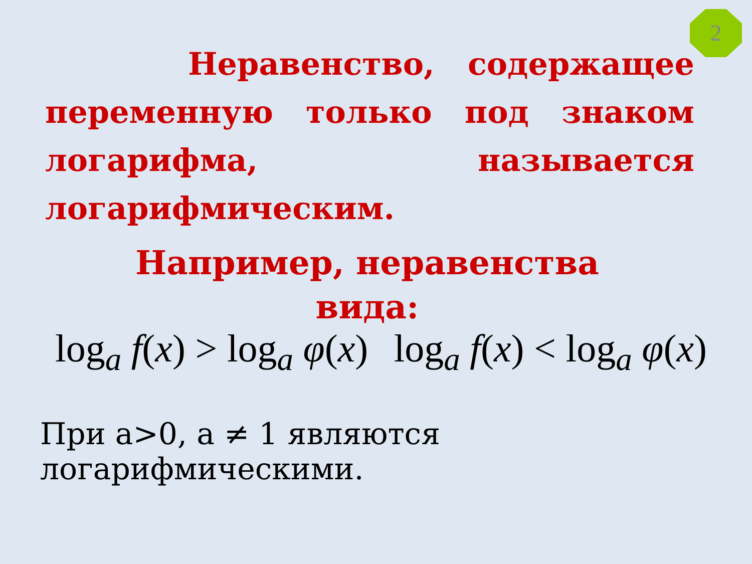2
Неравенство, содержащее переменную только под знаком логарифма, называется логарифмическим.
Например, неравенства
вида:
log<sub>a</sub> f(x) > log<sub>a</sub> φ(x) log<sub>a</sub> f(x) < log<sub>a</sub> φ(x)
При a>0, a ≠ 1 являются логарифмическими.